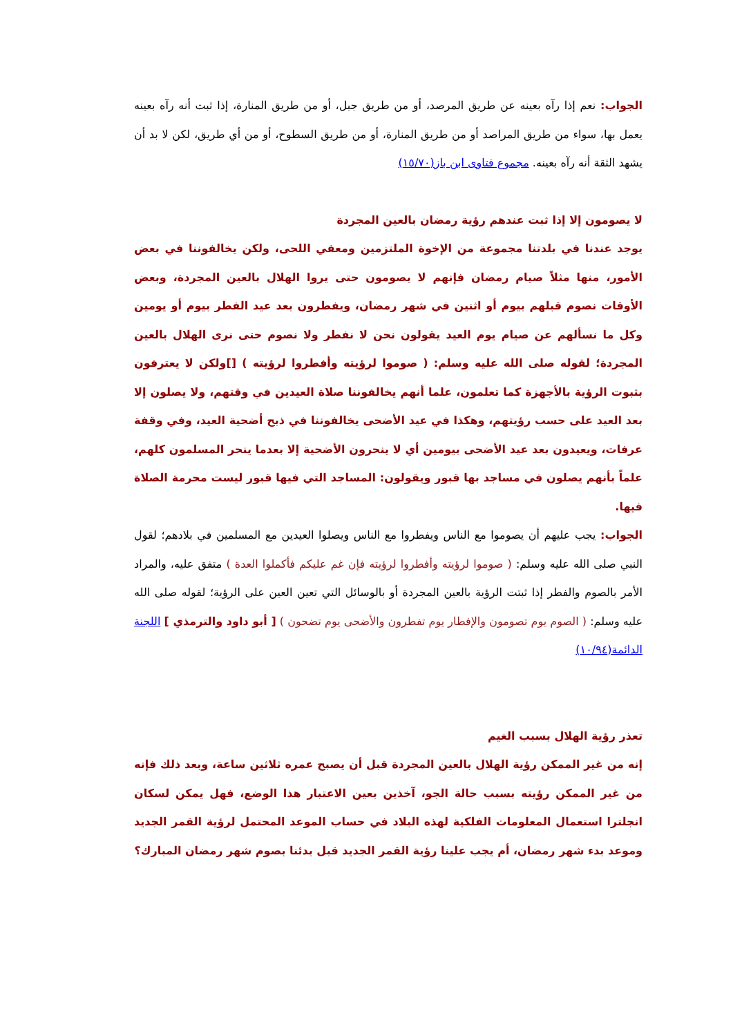الجواب: نعم إذا رآه بعينه عن طريق المرصد، أو من طريق جبل، أو من طريق المنارة، إذا ثبت أنه رآه بعينه يعمل بها، سواء من طريق المراصد أو من طريق المنارة، أو من طريق السطوح، أو من أي طريق، لكن لا بد أن يشهد الثقة أنه رآه بعينه. مجموع فتاوى ابن باز(١٥/٧٠)
لا يصومون إلا إذا ثبت عندهم رؤية رمضان بالعين المجردة
يوجد عندنا في بلدتنا مجموعة من الإخوة الملتزمين ومعفي اللحى، ولكن يخالفوننا في بعض الأمور، منها مثلاً صيام رمضان فإنهم لا يصومون حتى يروا الهلال بالعين المجردة، وبعض الأوقات نصوم قبلهم بيوم أو اثنين في شهر رمضان، ويفطرون بعد عيد الفطر بيوم أو يومين وكل ما نسألهم عن صيام يوم العيد يقولون نحن لا نفطر ولا نصوم حتى نرى الهلال بالعين المجردة؛ لقوله صلى الله عليه وسلم: ( صوموا لرؤيته وأفطروا لرؤيته ) []ولكن لا يعترفون بثبوت الرؤية بالأجهزة كما تعلمون، علما أنهم يخالفوننا صلاة العيدين في وقتهم، ولا يصلون إلا بعد العيد على حسب رؤيتهم، وهكذا في عيد الأضحى يخالفوننا في ذبح أضحية العيد، وفي وقفة عرفات، ويعيدون بعد عيد الأضحى بيومين أي لا ينحرون الأضحية إلا بعدما ينحر المسلمون كلهم، علماً بأنهم يصلون في مساجد بها قبور ويقولون: المساجد التي فيها قبور ليست محرمة الصلاة فيها.
الجواب: يجب عليهم أن يصوموا مع الناس ويفطروا مع الناس ويصلوا العيدين مع المسلمين في بلادهم؛ لقول النبي صلى الله عليه وسلم: ( صوموا لرؤيته وأفطروا لرؤيته فإن غم عليكم فأكملوا العدة ) متفق عليه، والمراد الأمر بالصوم والفطر إذا ثبتت الرؤية بالعين المجردة أو بالوسائل التي تعين العين على الرؤية؛ لقوله صلى الله عليه وسلم: ( الصوم يوم تصومون والإفطار يوم تفطرون والأضحى يوم تضحون ) [ أبو داود والترمذي ] اللجنة الدائمة(١٠/٩٤)
تعذر رؤية الهلال بسبب الغيم
إنه من غير الممكن رؤية الهلال بالعين المجردة قبل أن يصبح عمره ثلاثين ساعة، وبعد ذلك فإنه من غير الممكن رؤيته بسبب حالة الجو، آخذين بعين الاعتبار هذا الوضع، فهل يمكن لسكان انجلترا استعمال المعلومات الفلكية لهذه البلاد في حساب الموعد المحتمل لرؤية القمر الجديد وموعد بدء شهر رمضان، أم يجب علينا رؤية القمر الجديد قبل بدئنا بصوم شهر رمضان المبارك؟